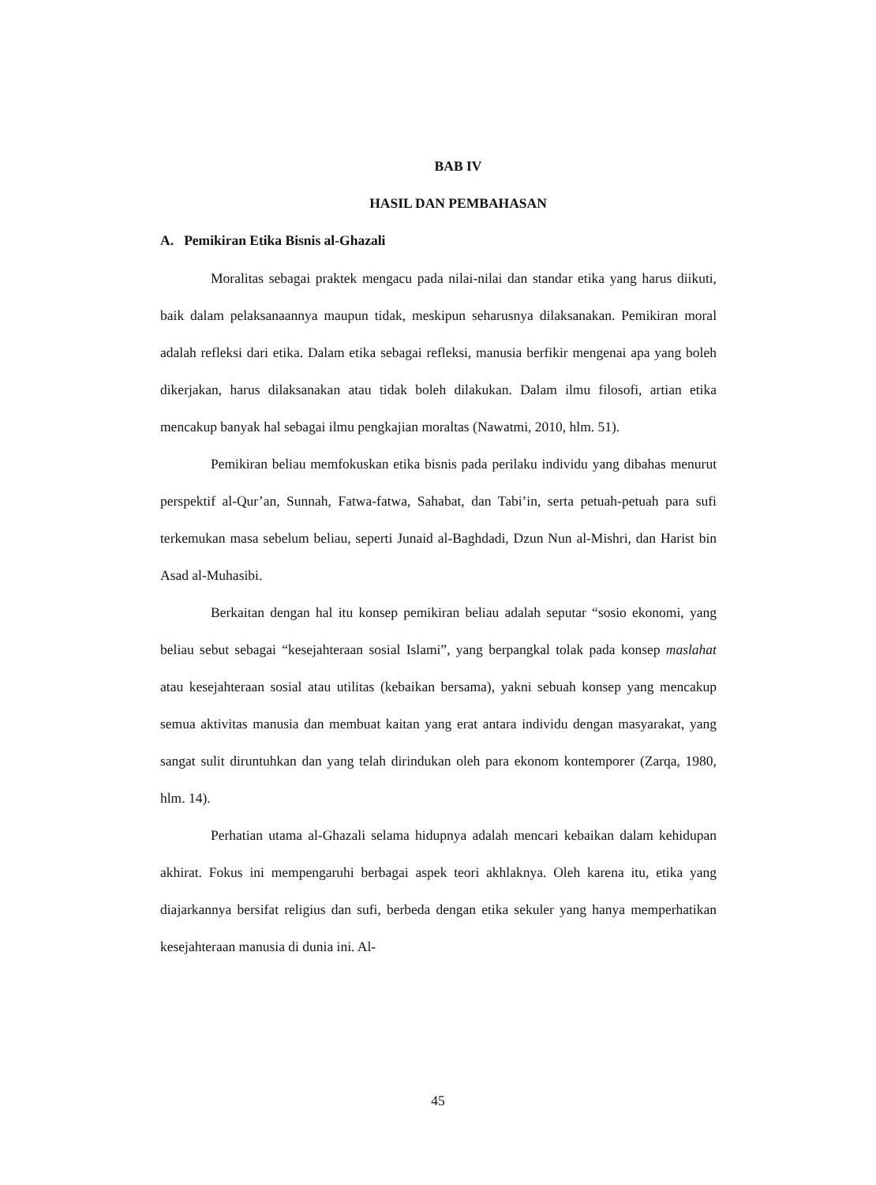BAB IV
HASIL DAN PEMBAHASAN
A. Pemikiran Etika Bisnis al-Ghazali
Moralitas sebagai praktek mengacu pada nilai-nilai dan standar etika yang harus diikuti, baik dalam pelaksanaannya maupun tidak, meskipun seharusnya dilaksanakan. Pemikiran moral adalah refleksi dari etika. Dalam etika sebagai refleksi, manusia berfikir mengenai apa yang boleh dikerjakan, harus dilaksanakan atau tidak boleh dilakukan. Dalam ilmu filosofi, artian etika mencakup banyak hal sebagai ilmu pengkajian moraltas (Nawatmi, 2010, hlm. 51).
Pemikiran beliau memfokuskan etika bisnis pada perilaku individu yang dibahas menurut perspektif al-Qur’an, Sunnah, Fatwa-fatwa, Sahabat, dan Tabi’in, serta petuah-petuah para sufi terkemukan masa sebelum beliau, seperti Junaid al-Baghdadi, Dzun Nun al-Mishri, dan Harist bin Asad al-Muhasibi.
Berkaitan dengan hal itu konsep pemikiran beliau adalah seputar “sosio ekonomi, yang beliau sebut sebagai “kesejahteraan sosial Islami”, yang berpangkal tolak pada konsep maslahat atau kesejahteraan sosial atau utilitas (kebaikan bersama), yakni sebuah konsep yang mencakup semua aktivitas manusia dan membuat kaitan yang erat antara individu dengan masyarakat, yang sangat sulit diruntuhkan dan yang telah dirindukan oleh para ekonom kontemporer (Zarqa, 1980, hlm. 14).
Perhatian utama al-Ghazali selama hidupnya adalah mencari kebaikan dalam kehidupan akhirat. Fokus ini mempengaruhi berbagai aspek teori akhlaknya. Oleh karena itu, etika yang diajarkannya bersifat religius dan sufi, berbeda dengan etika sekuler yang hanya memperhatikan kesejahteraan manusia di dunia ini. Al-
45